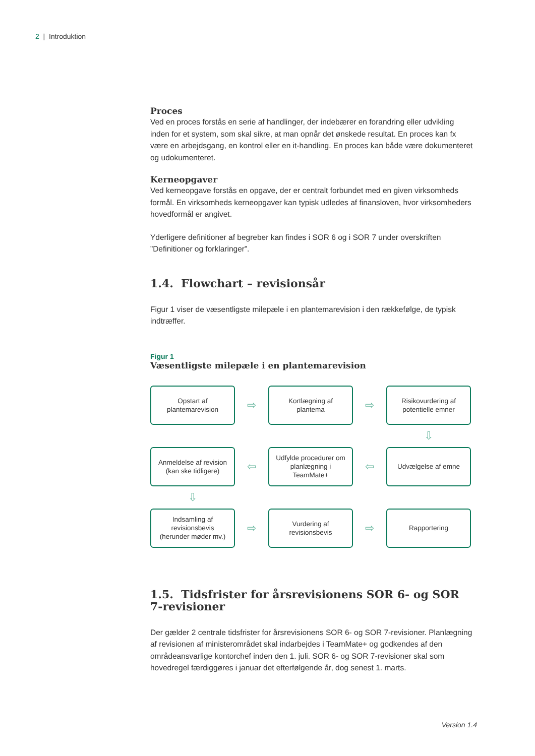2 | Introduktion
Proces
Ved en proces forstås en serie af handlinger, der indebærer en forandring eller udvikling inden for et system, som skal sikre, at man opnår det ønskede resultat. En proces kan fx være en arbejdsgang, en kontrol eller en it-handling. En proces kan både være dokumenteret og udokumenteret.
Kerneopgaver
Ved kerneopgave forstås en opgave, der er centralt forbundet med en given virksomheds formål. En virksomheds kerneopgaver kan typisk udledes af finansloven, hvor virksomheders hovedformål er angivet.
Yderligere definitioner af begreber kan findes i SOR 6 og i SOR 7 under overskriften ”Definitioner og forklaringer”.
1.4. Flowchart – revisionsår
Figur 1 viser de væsentligste milepæle i en plantemarevision i den rækkefølge, de typisk indtræffer.
Figur 1
Væsentligste milepæle i en plantemarevision
Opstart af
plantemarevision
⇨
Kortlægning af
plantema
⇨
Risikovurdering af
potentielle emner
⇩
Anmeldelse af revision
(kan ske tidligere)
⇦
Udfylde procedurer om planlægning i
TeamMate+
⇦
Udvælgelse af emne
⇩
Indsamling af
revisionsbevis
(herunder møder mv.)
⇨
Vurdering af
revisionsbevis
⇨
Rapportering
1.5. Tidsfrister for årsrevisionens SOR 6- og SOR 7-revisioner
Der gælder 2 centrale tidsfrister for årsrevisionens SOR 6- og SOR 7-revisioner. Planlægning af revisionen af ministerområdet skal indarbejdes i TeamMate+ og godkendes af den områdeansvarlige kontorchef inden den 1. juli. SOR 6- og SOR 7-revisioner skal som hovedregel færdiggøres i januar det efterfølgende år, dog senest 1. marts.
Version 1.4